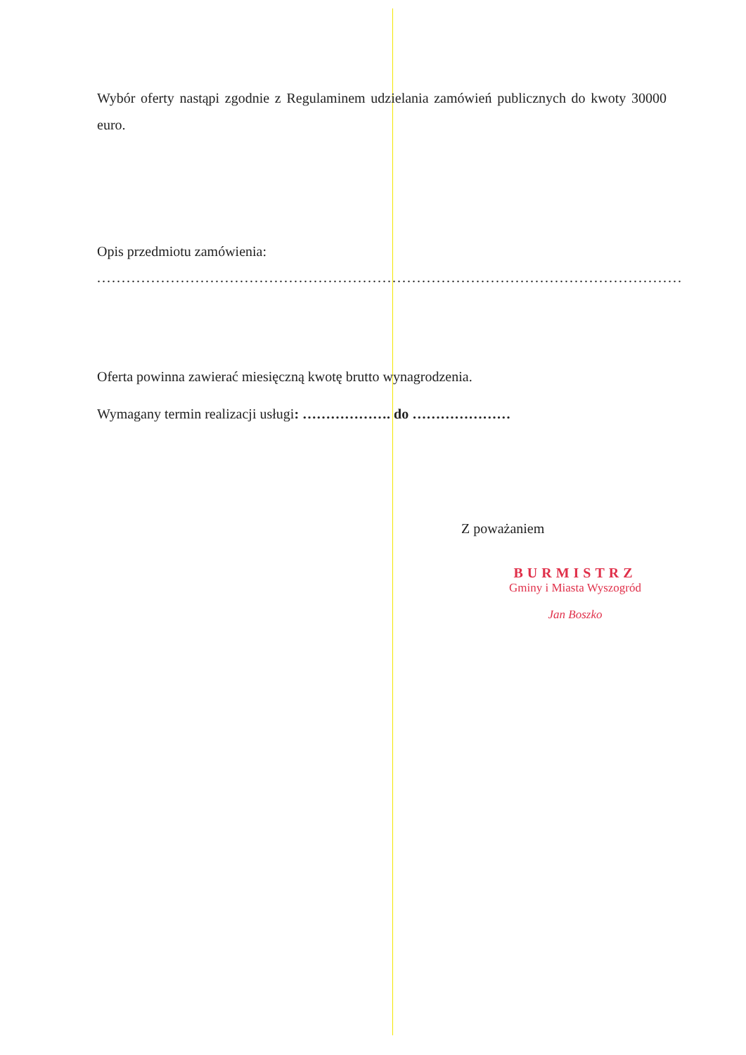Wybór oferty nastąpi zgodnie z Regulaminem udzielania zamówień publicznych do kwoty 30000 euro.
Opis przedmiotu zamówienia:
.......................................................................................................................
Oferta powinna zawierać miesięczną kwotę brutto wynagrodzenia.
Wymagany termin realizacji usługi: ………………. do …………………
Z poważaniem
BURMISTRZ
Gminy i Miasta Wyszogród
Jan Boszko